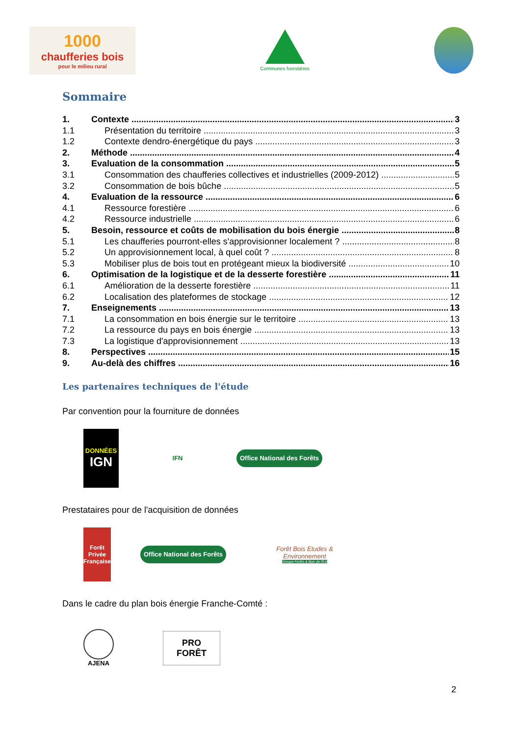1000
chaufferies bois
pour le milieu rural
Communes forestières
Sommaire
1. Contexte 3
1.1 Présentation du territoire 3
1.2 Contexte dendro-énergétique du pays 3
2. Méthode 4
3. Evaluation de la consommation 5
3.1 Consommation des chaufferies collectives et industrielles (2009-2012) 5
3.2 Consommation de bois bûche 5
4. Evaluation de la ressource 6
4.1 Ressource forestière 6
4.2 Ressource industrielle 6
5. Besoin, ressource et coûts de mobilisation du bois énergie 8
5.1 Les chaufferies pourront-elles s'approvisionner localement ? 8
5.2 Un approvisionnement local, à quel coût ? 8
5.3 Mobiliser plus de bois tout en protégeant mieux la biodiversité 10
6. Optimisation de la logistique et de la desserte forestière 11
6.1 Amélioration de la desserte forestière 11
6.2 Localisation des plateformes de stockage 12
7. Enseignements 13
7.1 La consommation en bois énergie sur le territoire 13
7.2 La ressource du pays en bois énergie 13
7.3 La logistique d'approvisionnement 13
8. Perspectives 15
9. Au-delà des chiffres 16
Les partenaires techniques de l'étude
Par convention pour la fourniture de données
DONNÉES
IGN
IFN
Office National des Forêts
Prestataires pour de l'acquisition de données
Forêt Privée Française
Office National des Forêts
Forêt Bois Etudes & Environnement
Groupe Forêts & Bois de l'Est
Dans le cadre du plan bois énergie Franche-Comté :
AJENA
PRO
FORÊT
2